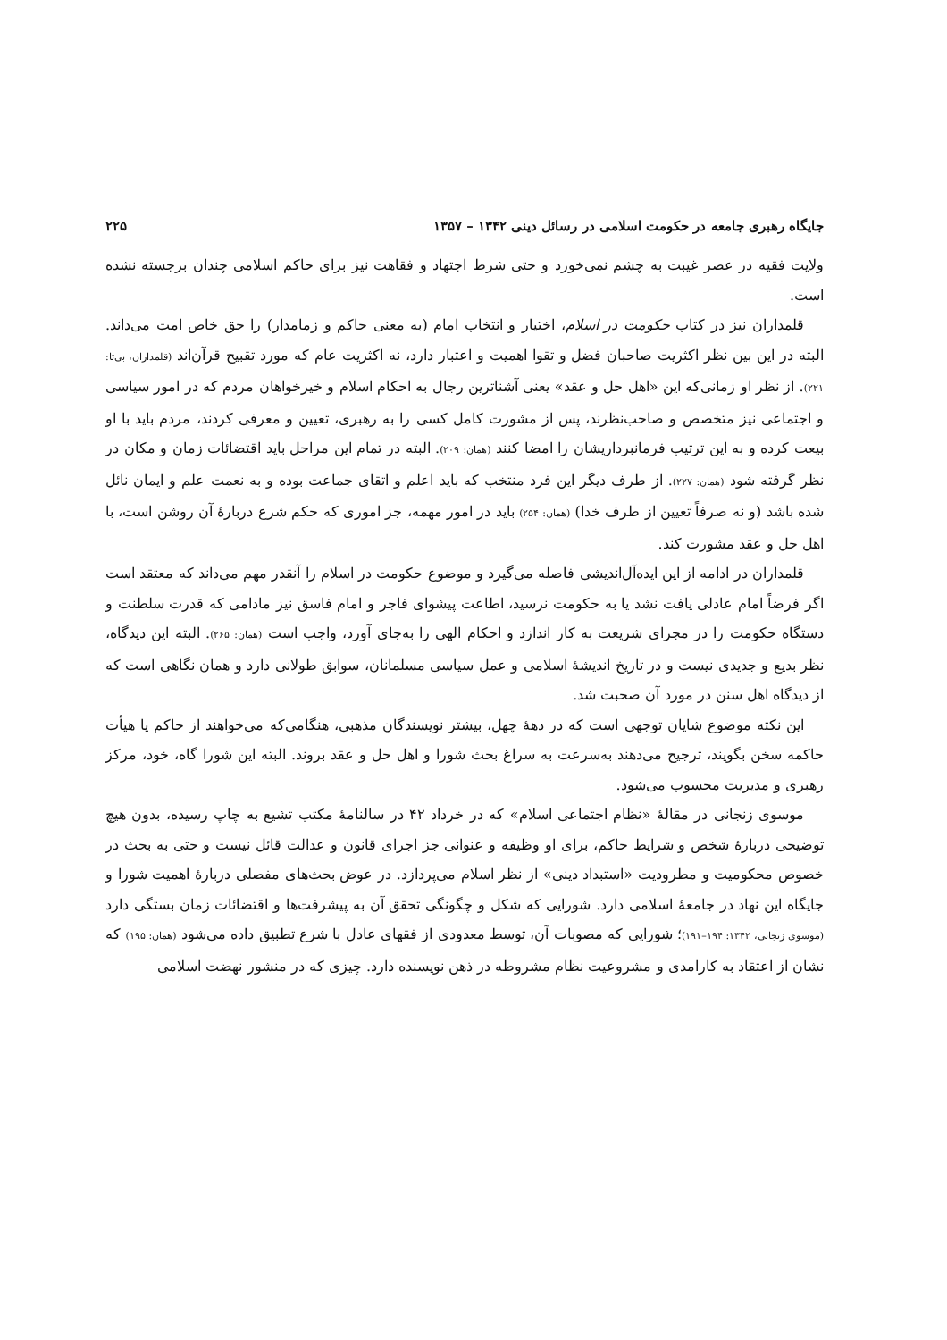جایگاه رهبری جامعه در حکومت اسلامی در رسائل دینی ۱۳۴۲ – ۱۳۵۷ ۲۲۵
ولایت فقیه در عصر غیبت به چشم نمی‌خورد و حتی شرط اجتهاد و فقاهت نیز برای حاکم اسلامی چندان برجسته نشده است.
قلمداران نیز در کتاب حکومت در اسلام، اختیار و انتخاب امام (به معنی حاکم و زمامدار) را حق خاص امت می‌داند. البته در این بین نظر اکثریت صاحبان فضل و تقوا اهمیت و اعتبار دارد، نه اکثریت عام که مورد تقبیح قرآن‌اند (قلمداران، بی‌تا: ۲۲۱). از نظر او زمانی‌که این «اهل حل و عقد» یعنی آشناترین رجال به احکام اسلام و خیرخواهان مردم که در امور سیاسی و اجتماعی نیز متخصص و صاحب‌نظرند، پس از مشورت کامل کسی را به رهبری، تعیین و معرفی کردند، مردم باید با او بیعت کرده و به این ترتیب فرمانبرداریشان را امضا کنند (همان: ۲۰۹). البته در تمام این مراحل باید اقتضائات زمان و مکان در نظر گرفته شود (همان: ۲۲۷). از طرف دیگر این فرد منتخب که باید اعلم و اتقای جماعت بوده و به نعمت علم و ایمان نائل شده باشد (و نه صرفاً تعیین از طرف خدا) (همان: ۲۵۴) باید در امور مهمه، جز اموری که حکم شرع دربارهٔ آن روشن است، با اهل حل و عقد مشورت کند.
قلمداران در ادامه از این ایده‌آل‌اندیشی فاصله می‌گیرد و موضوع حکومت در اسلام را آنقدر مهم می‌داند که معتقد است اگر فرضاً امام عادلی یافت نشد یا به حکومت نرسید، اطاعت پیشوای فاجر و امام فاسق نیز مادامی که قدرت سلطنت و دستگاه حکومت را در مجرای شریعت به کار اندازد و احکام الهی را به‌جای آورد، واجب است (همان: ۲۶۵). البته این دیدگاه، نظر بدیع و جدیدی نیست و در تاریخ اندیشهٔ اسلامی و عمل سیاسی مسلمانان، سوابق طولانی دارد و همان نگاهی است که از دیدگاه اهل سنن در مورد آن صحبت شد.
این نکته موضوع شایان توجهی است که در دههٔ چهل، بیشتر نویسندگان مذهبی، هنگامی‌که می‌خواهند از حاکم یا هیأت حاکمه سخن بگویند، ترجیح می‌دهند به‌سرعت به سراغ بحث شورا و اهل حل و عقد بروند. البته این شورا گاه، خود، مرکز رهبری و مدیریت محسوب می‌شود.
موسوی زنجانی در مقالهٔ «نظام اجتماعی اسلام» که در خرداد ۴۲ در سالنامهٔ مکتب تشیع به چاپ رسیده، بدون هیچ توضیحی دربارهٔ شخص و شرایط حاکم، برای او وظیفه و عنوانی جز اجرای قانون و عدالت قائل نیست و حتی به بحث در خصوص محکومیت و مطرودیت «استبداد دینی» از نظر اسلام می‌پردازد. در عوض بحث‌های مفصلی دربارهٔ اهمیت شورا و جایگاه این نهاد در جامعهٔ اسلامی دارد. شورایی که شکل و چگونگی تحقق آن به پیشرفت‌ها و اقتضائات زمان بستگی دارد (موسوی زنجانی، ۱۳۴۲: ۱۹۴–۱۹۱)؛ شورایی که مصوبات آن، توسط معدودی از فقهای عادل با شرع تطبیق داده می‌شود (همان: ۱۹۵) که نشان از اعتقاد به کارامدی و مشروعیت نظام مشروطه در ذهن نویسنده دارد. چیزی که در منشور نهضت اسلامی